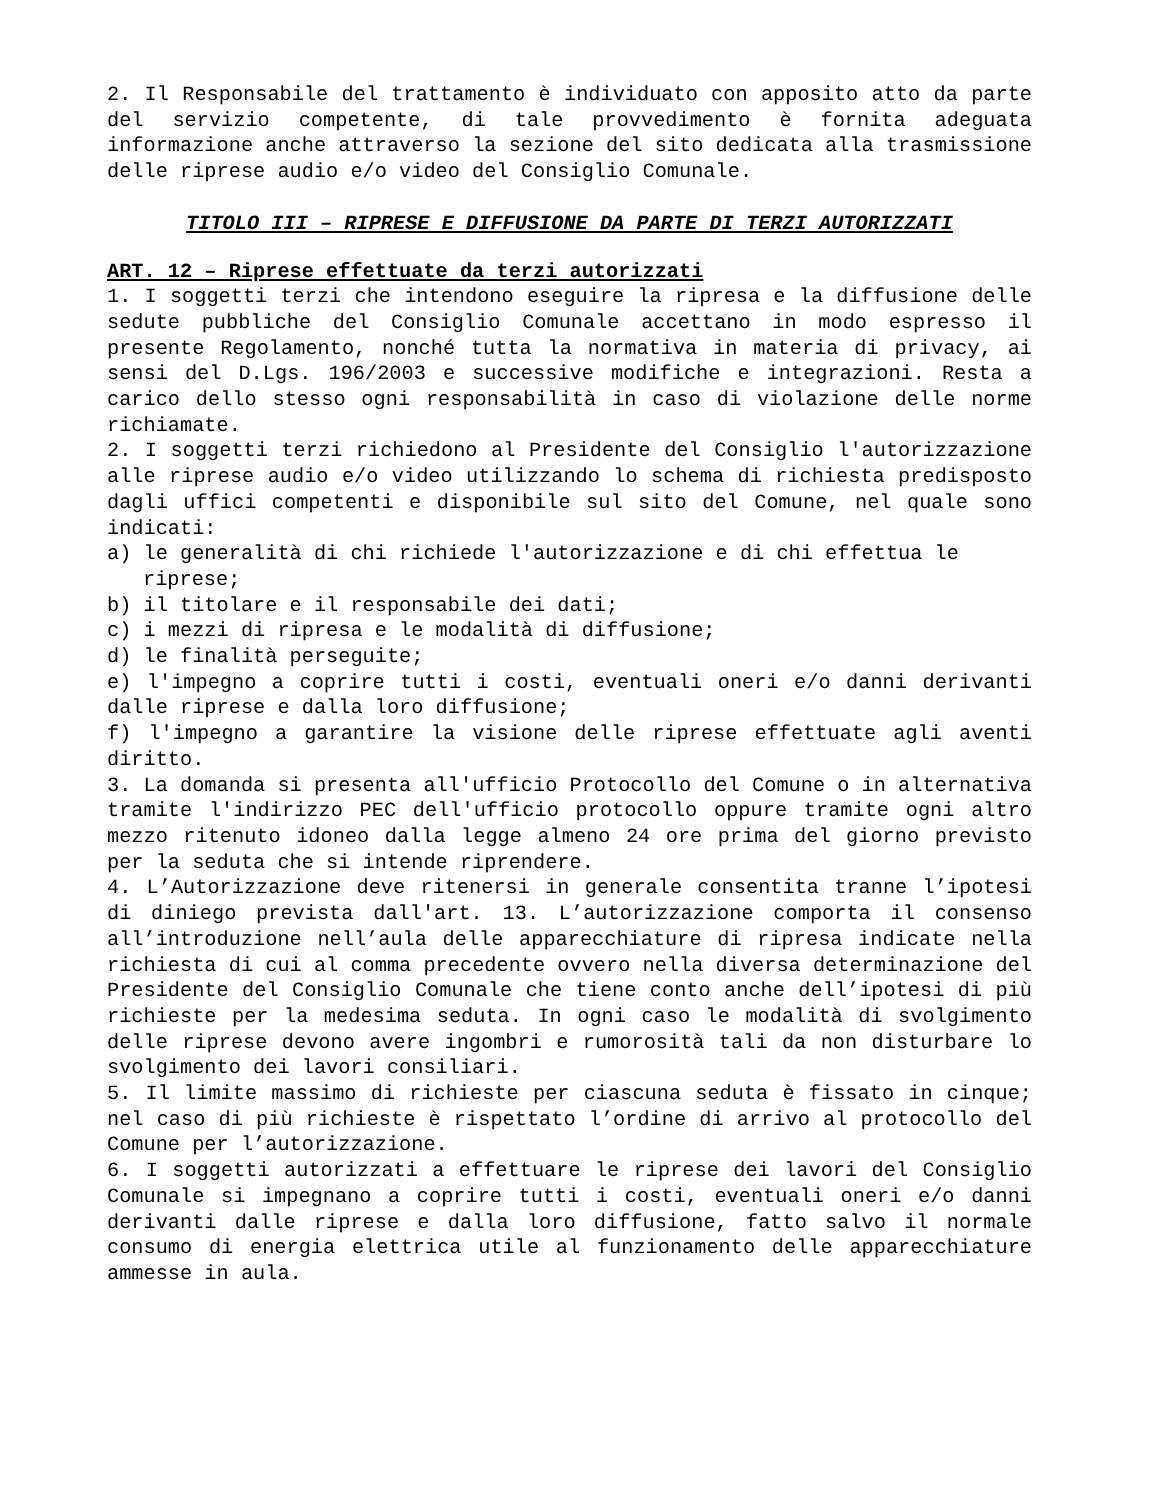2. Il Responsabile del trattamento è individuato con apposito atto da parte del servizio competente, di tale provvedimento è fornita adeguata informazione anche attraverso la sezione del sito dedicata alla trasmissione delle riprese audio e/o video del Consiglio Comunale.
TITOLO III – RIPRESE E DIFFUSIONE DA PARTE DI TERZI AUTORIZZATI
ART. 12 – Riprese effettuate da terzi autorizzati
1. I soggetti terzi che intendono eseguire la ripresa e la diffusione delle sedute pubbliche del Consiglio Comunale accettano in modo espresso il presente Regolamento, nonché tutta la normativa in materia di privacy, ai sensi del D.Lgs. 196/2003 e successive modifiche e integrazioni. Resta a carico dello stesso ogni responsabilità in caso di violazione delle norme richiamate.
2. I soggetti terzi richiedono al Presidente del Consiglio l'autorizzazione alle riprese audio e/o video utilizzando lo schema di richiesta predisposto dagli uffici competenti e disponibile sul sito del Comune, nel quale sono indicati:
a) le generalità di chi richiede l'autorizzazione e di chi effettua le riprese;
b) il titolare e il responsabile dei dati;
c) i mezzi di ripresa e le modalità di diffusione;
d) le finalità perseguite;
e) l'impegno a coprire tutti i costi, eventuali oneri e/o danni derivanti dalle riprese e dalla loro diffusione;
f) l'impegno a garantire la visione delle riprese effettuate agli aventi diritto.
3. La domanda si presenta all'ufficio Protocollo del Comune o in alternativa tramite l'indirizzo PEC dell'ufficio protocollo oppure tramite ogni altro mezzo ritenuto idoneo dalla legge almeno 24 ore prima del giorno previsto per la seduta che si intende riprendere.
4. L’Autorizzazione deve ritenersi in generale consentita tranne l’ipotesi di diniego prevista dall'art. 13. L’autorizzazione comporta il consenso all’introduzione nell’aula delle apparecchiature di ripresa indicate nella richiesta di cui al comma precedente ovvero nella diversa determinazione del Presidente del Consiglio Comunale che tiene conto anche dell’ipotesi di più richieste per la medesima seduta. In ogni caso le modalità di svolgimento delle riprese devono avere ingombri e rumorosità tali da non disturbare lo svolgimento dei lavori consiliari.
5. Il limite massimo di richieste per ciascuna seduta è fissato in cinque; nel caso di più richieste è rispettato l’ordine di arrivo al protocollo del Comune per l’autorizzazione.
6. I soggetti autorizzati a effettuare le riprese dei lavori del Consiglio Comunale si impegnano a coprire tutti i costi, eventuali oneri e/o danni derivanti dalle riprese e dalla loro diffusione, fatto salvo il normale consumo di energia elettrica utile al funzionamento delle apparecchiature ammesse in aula.